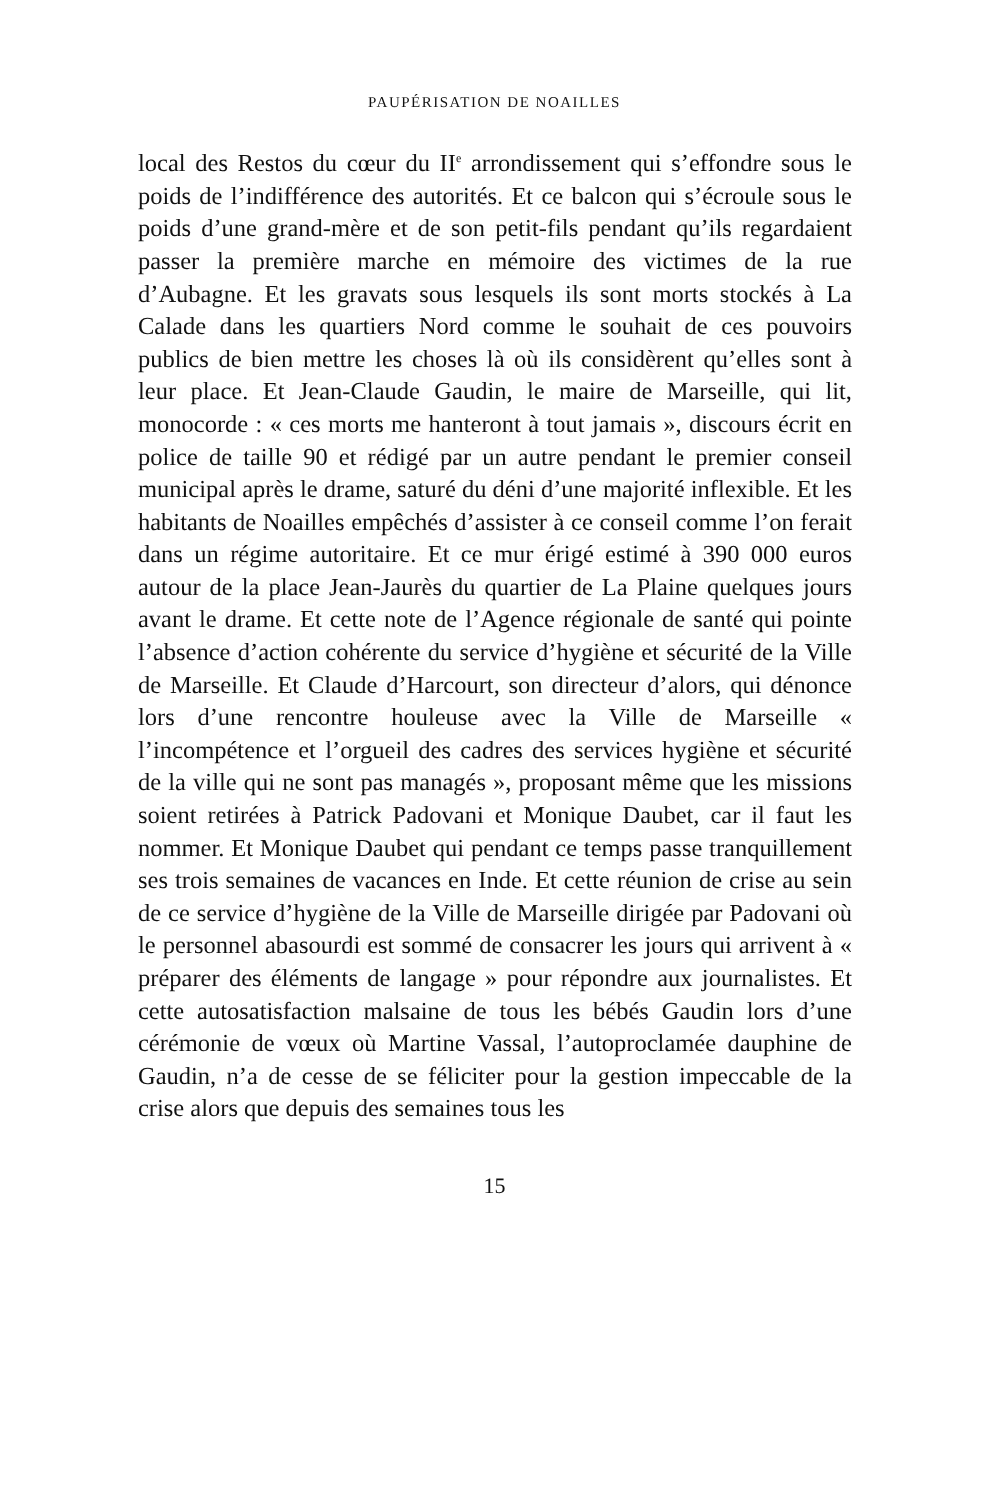PAUPÉRISATION DE NOAILLES
local des Restos du cœur du II<sup>e</sup> arrondissement qui s’effondre sous le poids de l’indifférence des autorités. Et ce balcon qui s’écroule sous le poids d’une grand-mère et de son petit-fils pendant qu’ils regardaient passer la première marche en mémoire des victimes de la rue d’Aubagne. Et les gravats sous lesquels ils sont morts stockés à La Calade dans les quar­tiers Nord comme le souhait de ces pouvoirs publics de bien mettre les choses là où ils considèrent qu’elles sont à leur place. Et Jean-Claude Gaudin, le maire de Marseille, qui lit, monocorde : « ces morts me hanteront à tout jamais », discours écrit en police de taille 90 et rédigé par un autre pendant le premier conseil municipal après le drame, saturé du déni d’une majorité inflexible. Et les habitants de Noailles empê­chés d’assister à ce conseil comme l’on ferait dans un régime autoritaire. Et ce mur érigé estimé à 390 000 euros autour de la place Jean-Jaurès du quartier de La Plaine quelques jours avant le drame. Et cette note de l’Agence régionale de santé qui pointe l’absence d’action cohérente du service d’hygiène et sécurité de la Ville de Marseille. Et Claude d’Harcourt, son directeur d’alors, qui dénonce lors d’une rencontre houleuse avec la Ville de Marseille « l’incompétence et l’orgueil des cadres des services hygiène et sécurité de la ville qui ne sont pas managés », proposant même que les missions soient retirées à Patrick Padovani et Monique Daubet, car il faut les nommer. Et Monique Daubet qui pendant ce temps passe tranquillement ses trois semaines de vacances en Inde. Et cette réunion de crise au sein de ce service d’hygiène de la Ville de Marseille dirigée par Padovani où le personnel abasourdi est sommé de consacrer les jours qui arrivent à « préparer des éléments de langage » pour répondre aux journalistes. Et cette autosatisfaction malsaine de tous les bébés Gaudin lors d’une cérémonie de vœux où Martine Vassal, l’autoproclamée dau­phine de Gaudin, n’a de cesse de se féliciter pour la gestion impeccable de la crise alors que depuis des semaines tous les
15